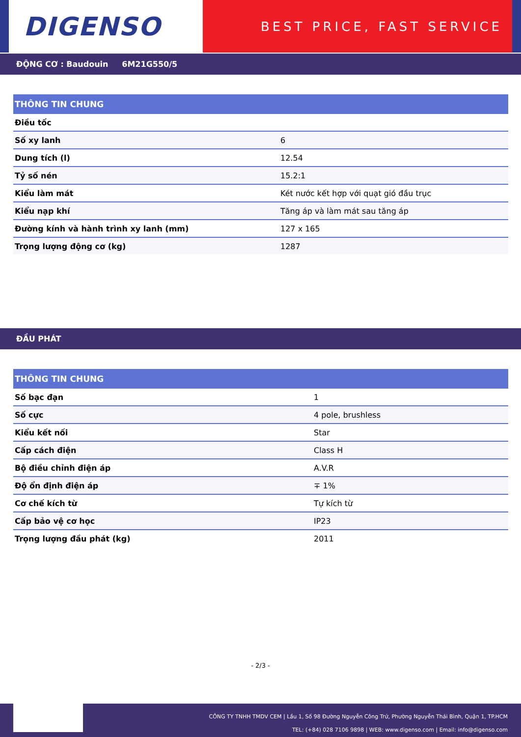DIGENSO
BEST PRICE, FAST SERVICE
ĐỘNG CƠ : Baudouin 6M21G550/5
| THÔNG TIN CHUNG | |
| --- | --- |
| Điều tốc | |
| Số xy lanh | 6 |
| Dung tích (l) | 12.54 |
| Tỷ số nén | 15.2:1 |
| Kiểu làm mát | Két nước kết hợp với quạt gió đầu trục |
| Kiểu nạp khí | Tăng áp và làm mát sau tăng áp |
| Đường kính và hành trình xy lanh (mm) | 127 x 165 |
| Trọng lượng động cơ (kg) | 1287 |
ĐẦU PHÁT
| THÔNG TIN CHUNG | |
| --- | --- |
| Số bạc đạn | 1 |
| Số cực | 4 pole, brushless |
| Kiểu kết nối | Star |
| Cấp cách điện | Class H |
| Bộ điều chỉnh điện áp | A.V.R |
| Độ ổn định điện áp | ∓ 1% |
| Cơ chế kích từ | Tự kích từ |
| Cấp bảo vệ cơ học | IP23 |
| Trọng lượng đầu phát (kg) | 2011 |
- 2/3 -
CÔNG TY TNHH TMDV CEM | Lầu 1, Số 98 Đường Nguyễn Công Trứ, Phường Nguyễn Thái Bình, Quận 1, TP.HCM
TEL: (+84) 028 7106 9898 | WEB: www.digenso.com | Email: info@digenso.com